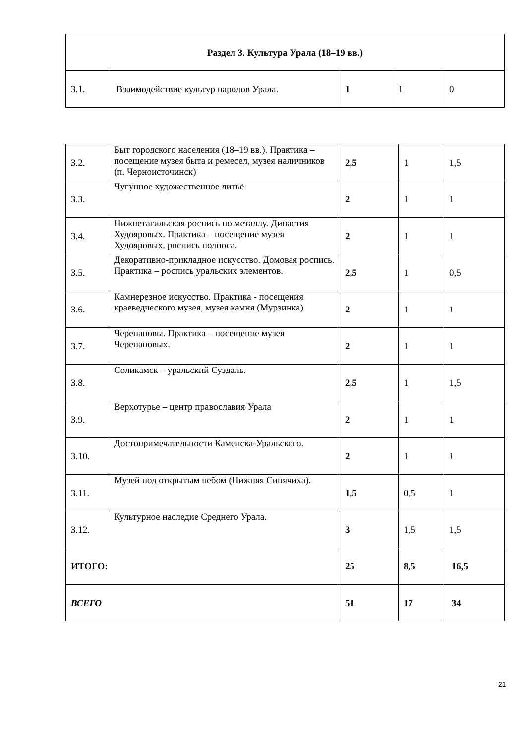| Раздел 3. Культура Урала (18–19 вв.) | | | | |
| 3.1. | Взаимодействие культур народов Урала. | 1 | 1 | 0 |
| 3.2. | Быт городского населения (18–19 вв.). Практика – посещение музея быта и ремесел, музея наличников (п. Черноисточинск) | 2,5 | 1 | 1,5 |
| 3.3. | Чугунное художественное литьё | 2 | 1 | 1 |
| 3.4. | Нижнетагильская роспись по металлу. Династия Худояровых. Практика – посещение музея Худояровых, роспись подноса. | 2 | 1 | 1 |
| 3.5. | Декоративно-прикладное искусство. Домовая роспись. Практика – роспись уральских элементов. | 2,5 | 1 | 0,5 |
| 3.6. | Камнерезное искусство. Практика - посещения краеведческого музея, музея камня (Мурзинка) | 2 | 1 | 1 |
| 3.7. | Черепановы. Практика – посещение музея Черепановых. | 2 | 1 | 1 |
| 3.8. | Соликамск – уральский Суздаль. | 2,5 | 1 | 1,5 |
| 3.9. | Верхотурье – центр православия Урала | 2 | 1 | 1 |
| 3.10. | Достопримечательности Каменска-Уральского. | 2 | 1 | 1 |
| 3.11. | Музей под открытым небом (Нижняя Синячиха). | 1,5 | 0,5 | 1 |
| 3.12. | Культурное наследие Среднего Урала. | 3 | 1,5 | 1,5 |
| ИТОГО: | | 25 | 8,5 | 16,5 |
| ВСЕГО | | 51 | 17 | 34 |
21